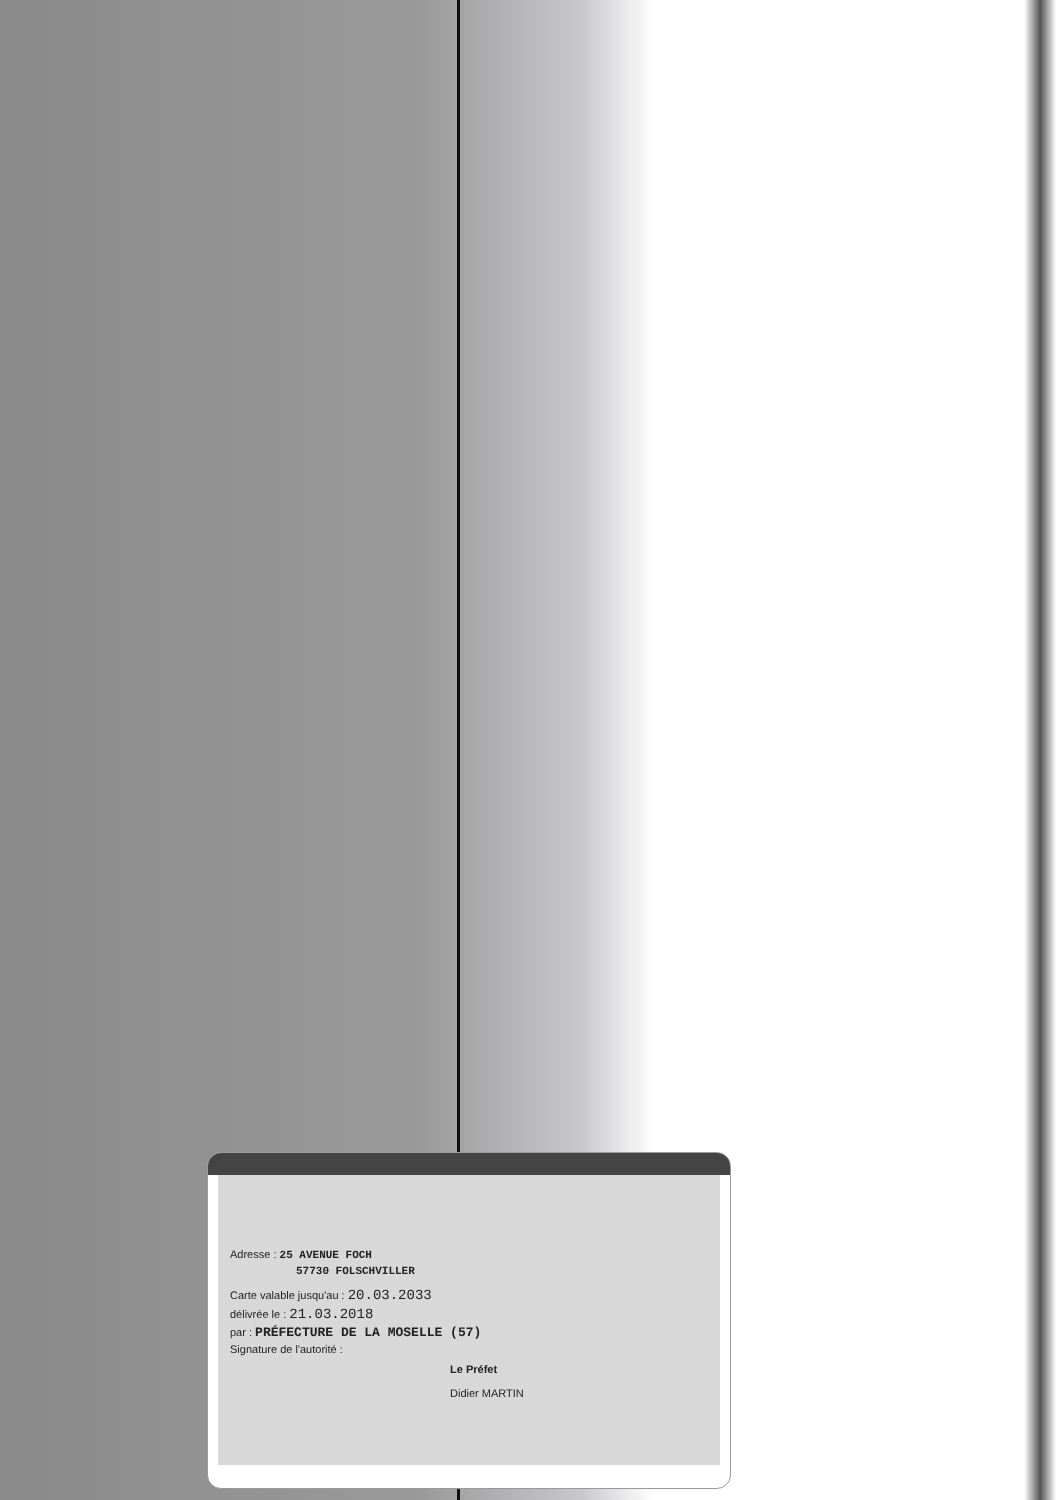Adresse : 25 AVENUE FOCH
57730 FOLSCHVILLER
Carte valable jusqu'au : 20.03.2033
délivrée le : 21.03.2018
par : PRÉFECTURE DE LA MOSELLE (57)
Signature de l'autorité :
Le Préfet
Didier MARTIN